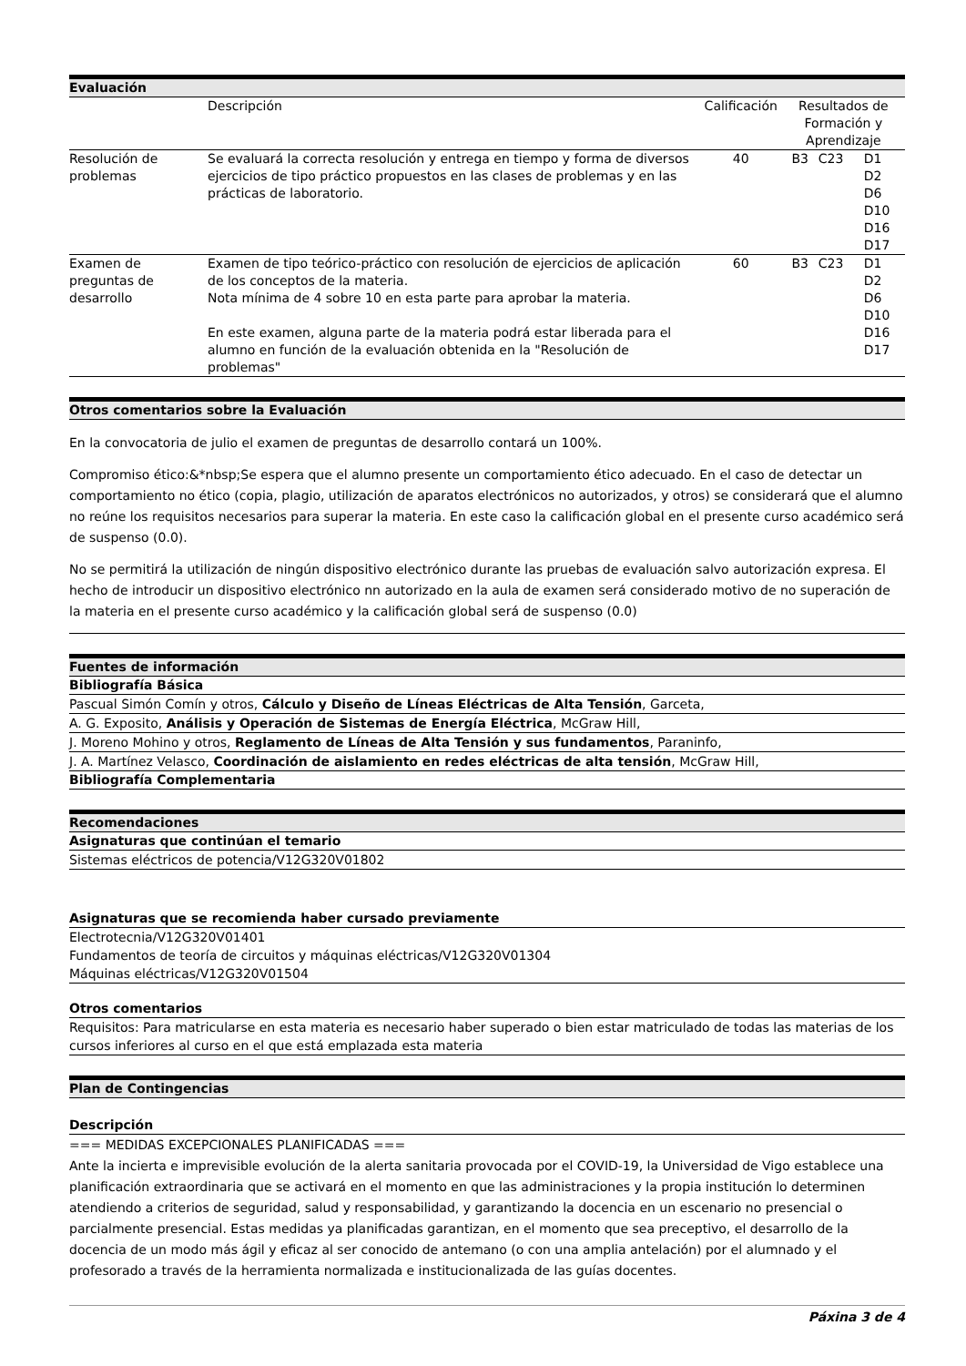Evaluación
| | Descripción | Calificación | Resultados de Formación y Aprendizaje | | |
| Resolución de problemas | Se evaluará la correcta resolución y entrega en tiempo y forma de diversos ejercicios de tipo práctico propuestos en las clases de problemas y en las prácticas de laboratorio. | 40 | B3 | C23 | D1 D2 D6 D10 D16 D17 |
| Examen de preguntas de desarrollo | Examen de tipo teórico-práctico con resolución de ejercicios de aplicación de los conceptos de la materia. Nota mínima de 4 sobre 10 en esta parte para aprobar la materia. En este examen, alguna parte de la materia podrá estar liberada para el alumno en función de la evaluación obtenida en la "Resolución de problemas" | 60 | B3 | C23 | D1 D2 D6 D10 D16 D17 |
Otros comentarios sobre la Evaluación
En la convocatoria de julio el examen de preguntas de desarrollo contará un 100%.
Compromiso ético:&*nbsp;Se espera que el alumno presente un comportamiento ético adecuado. En el caso de detectar un comportamiento no ético (copia, plagio, utilización de aparatos electrónicos no autorizados, y otros) se considerará que el alumno no reúne los requisitos necesarios para superar la materia. En este caso la calificación global en el presente curso académico será de suspenso (0.0).
No se permitirá la utilización de ningún dispositivo electrónico durante las pruebas de evaluación salvo autorización expresa. El hecho de introducir un dispositivo electrónico nn autorizado en la aula de examen será considerado motivo de no superación de la materia en el presente curso académico y la calificación global será de suspenso (0.0)
Fuentes de información
Bibliografía Básica
Pascual Simón Comín y otros, Cálculo y Diseño de Líneas Eléctricas de Alta Tensión, Garceta,
A. G. Exposito, Análisis y Operación de Sistemas de Energía Eléctrica, McGraw Hill,
J. Moreno Mohino y otros, Reglamento de Líneas de Alta Tensión y sus fundamentos, Paraninfo,
J. A. Martínez Velasco, Coordinación de aislamiento en redes eléctricas de alta tensión, McGraw Hill,
Bibliografía Complementaria
Recomendaciones
Asignaturas que continúan el temario
Sistemas eléctricos de potencia/V12G320V01802
Asignaturas que se recomienda haber cursado previamente
Electrotecnia/V12G320V01401
Fundamentos de teoría de circuitos y máquinas eléctricas/V12G320V01304
Máquinas eléctricas/V12G320V01504
Otros comentarios
Requisitos: Para matricularse en esta materia es necesario haber superado o bien estar matriculado de todas las materias de los cursos inferiores al curso en el que está emplazada esta materia
Plan de Contingencias
Descripción
=== MEDIDAS EXCEPCIONALES PLANIFICADAS ===
Ante la incierta e imprevisible evolución de la alerta sanitaria provocada por el COVID-19, la Universidad de Vigo establece una planificación extraordinaria que se activará en el momento en que las administraciones y la propia institución lo determinen atendiendo a criterios de seguridad, salud y responsabilidad, y garantizando la docencia en un escenario no presencial o parcialmente presencial. Estas medidas ya planificadas garantizan, en el momento que sea preceptivo, el desarrollo de la docencia de un modo más ágil y eficaz al ser conocido de antemano (o con una amplia antelación) por el alumnado y el profesorado a través de la herramienta normalizada e institucionalizada de las guías docentes.
Páxina 3 de 4